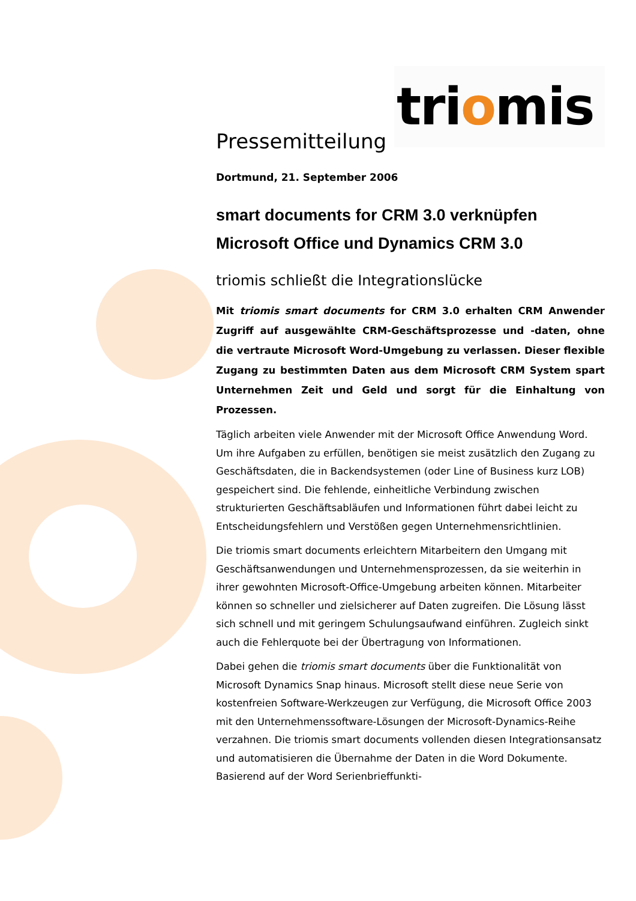triomis
Pressemitteilung
Dortmund, 21. September 2006
smart documents for CRM 3.0 verknüpfen
Microsoft Office und Dynamics CRM 3.0
triomis schließt die Integrationslücke
Mit triomis smart documents for CRM 3.0 erhalten CRM Anwender Zugriff auf ausgewählte CRM-Geschäftsprozesse und -daten, ohne die vertraute Microsoft Word-Umgebung zu verlassen. Dieser flexible Zugang zu bestimmten Daten aus dem Microsoft CRM System spart Unternehmen Zeit und Geld und sorgt für die Einhaltung von Prozessen.
Täglich arbeiten viele Anwender mit der Microsoft Office Anwendung Word. Um ihre Aufgaben zu erfüllen, benötigen sie meist zusätzlich den Zugang zu Geschäftsdaten, die in Backendsystemen (oder Line of Business kurz LOB) gespeichert sind. Die fehlende, einheitliche Verbindung zwischen strukturierten Geschäftsabläufen und Informationen führt dabei leicht zu Entscheidungsfehlern und Verstößen gegen Unternehmensrichtlinien.
Die triomis smart documents erleichtern Mitarbeitern den Umgang mit Geschäftsanwendungen und Unternehmensprozessen, da sie weiterhin in ihrer gewohnten Microsoft-Office-Umgebung arbeiten können. Mitarbeiter können so schneller und zielsicherer auf Daten zugreifen. Die Lösung lässt sich schnell und mit geringem Schulungsaufwand einführen. Zugleich sinkt auch die Fehlerquote bei der Übertragung von Informationen.
Dabei gehen die triomis smart documents über die Funktionalität von Microsoft Dynamics Snap hinaus. Microsoft stellt diese neue Serie von kostenfreien Software-Werkzeugen zur Verfügung, die Microsoft Office 2003 mit den Unternehmenssoftware-Lösungen der Microsoft-Dynamics-Reihe verzahnen. Die triomis smart documents vollenden diesen Integrationsansatz und automatisieren die Übernahme der Daten in die Word Dokumente. Basierend auf der Word Serienbrieffunkti-